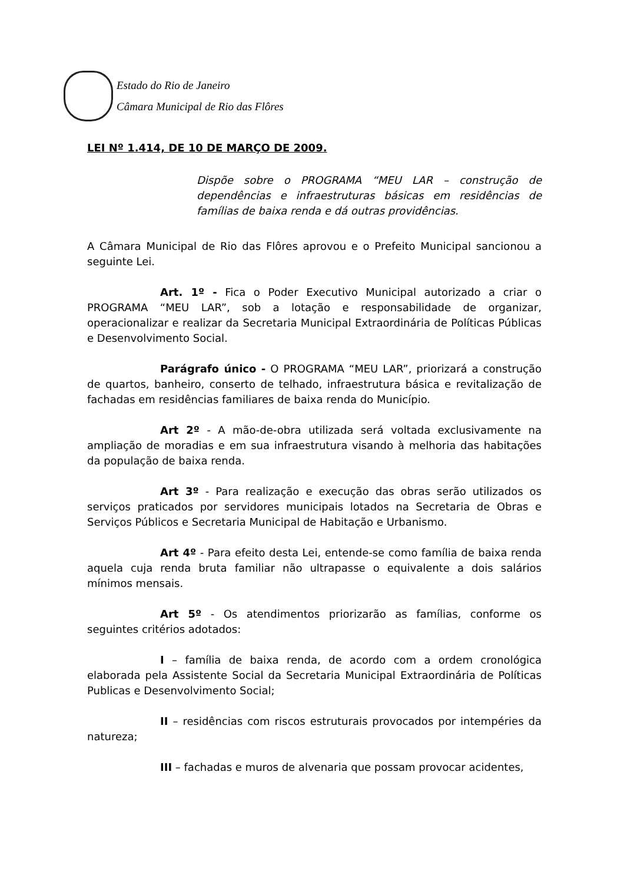Estado do Rio de Janeiro
Câmara Municipal de Rio das Flôres
LEI Nº 1.414, DE 10 DE MARÇO DE 2009.
Dispõe sobre o PROGRAMA “MEU LAR – construção de dependências e infraestruturas básicas em residências de famílias de baixa renda e dá outras providências.
A Câmara Municipal de Rio das Flôres aprovou e o Prefeito Municipal sancionou a seguinte Lei.
Art. 1º - Fica o Poder Executivo Municipal autorizado a criar o PROGRAMA “MEU LAR”, sob a lotação e responsabilidade de organizar, operacionalizar e realizar da Secretaria Municipal Extraordinária de Políticas Públicas e Desenvolvimento Social.
Parágrafo único - O PROGRAMA “MEU LAR”, priorizará a construção de quartos, banheiro, conserto de telhado, infraestrutura básica e revitalização de fachadas em residências familiares de baixa renda do Município.
Art 2º - A mão-de-obra utilizada será voltada exclusivamente na ampliação de moradias e em sua infraestrutura visando à melhoria das habitações da população de baixa renda.
Art 3º - Para realização e execução das obras serão utilizados os serviços praticados por servidores municipais lotados na Secretaria de Obras e Serviços Públicos e Secretaria Municipal de Habitação e Urbanismo.
Art 4º - Para efeito desta Lei, entende-se como família de baixa renda aquela cuja renda bruta familiar não ultrapasse o equivalente a dois salários mínimos mensais.
Art 5º - Os atendimentos priorizarão as famílias, conforme os seguintes critérios adotados:
I – família de baixa renda, de acordo com a ordem cronológica elaborada pela Assistente Social da Secretaria Municipal Extraordinária de Políticas Publicas e Desenvolvimento Social;
II – residências com riscos estruturais provocados por intempéries da natureza;
III – fachadas e muros de alvenaria que possam provocar acidentes,